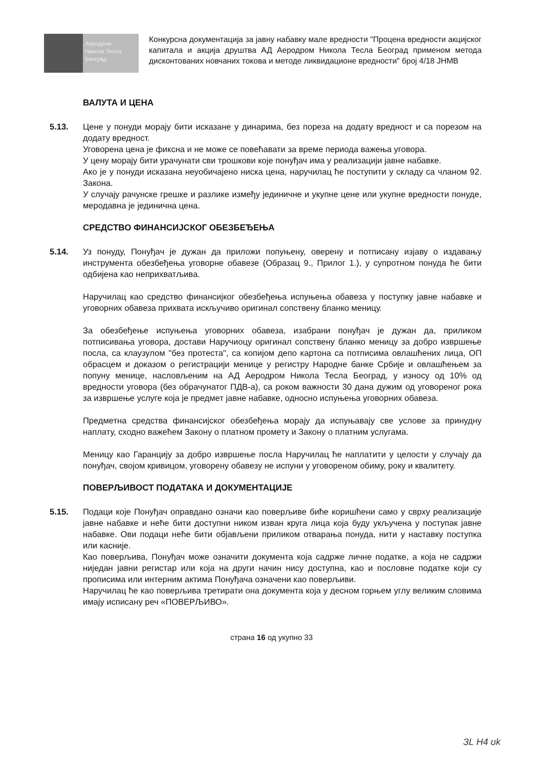Аеродром
Никола Тесла
Београд
Конкурсна документација за јавну набавку мале вредности "Процена вредности акцијског капитала и акција друштва АД Аеродром Никола Тесла Београд применом метода дисконтованих новчаних токова и методе ликвидационе вредности" број 4/18 ЈНМВ
ВАЛУТА И ЦЕНА
5.13. Цене у понуди морају бити исказане у динарима, без пореза на додату вредност и са порезом на додату вредност.
Уговорена цена је фиксна и не може се повећавати за време периода важења уговора.
У цену морају бити урачунати сви трошкови које понуђач има у реализацији јавне набавке.
Ако је у понуди исказана неуобичајено ниска цена, наручилац ће поступити у складу са чланом 92. Закона.
У случају рачунске грешке и разлике између јединичне и укупне цене или укупне вредности понуде, меродавна је јединична цена.
СРЕДСТВО ФИНАНСИЈСКОГ ОБЕЗБЕЂЕЊА
5.14. Уз понуду, Понуђач је дужан да приложи попуњену, оверену и потписану изјаву о издавању инструмента обезбеђења уговорне обавезе (Образац 9., Прилог 1.), у супротном понуда ће бити одбијена као неприхватљива.
Наручилац као средство финансијког обезбеђења испуњења обавеза у поступку јавне набавке и уговорних обавеза прихвата искључиво оригинал сопствену бланко меницу.
За обезбеђење испуњења уговорних обавеза, изабрани понуђач је дужан да, приликом потписивања уговора, достави Наручиоцу оригинал сопствену бланко меницу за добро извршење посла, са клаузулом "без протеста", са копијом депо картона са потписима овлашћених лица, ОП обрасцем и доказом о регистрацији менице у регистру Народне банке Србије и овлашћењем за попуну менице, насловљеним на АД Аеродром Никола Тесла Београд, у износу од 10% од вредности уговора (без обрачунатог ПДВ-а), са роком важности 30 дана дужим од уговореног рока за извршење услуге која је предмет јавне набавке, односно испуњења уговорних обавеза.
Предметна средства финансијског обезбеђења морају да испуњавају све услове за принудну наплату, сходно важећем Закону о платном промету и Закону о платним услугама.
Меницу као Гаранцију за добро извршење посла Наручилац ће наплатити у целости у случају да понуђач, својом кривицом, уговорену обавезу не испуни у уговореном обиму, року и квалитету.
ПОВЕРЉИВОСТ ПОДАТАКА И ДОКУМЕНТАЦИЈЕ
5.15. Подаци које Понуђач оправдано означи као поверљиве биће коришћени само у сврху реализације јавне набавке и неће бити доступни ником изван круга лица која буду укључена у поступак јавне набавке. Ови подаци неће бити објављени приликом отварања понуда, нити у наставку поступка или касније.
Као поверљива, Понуђач може означити документа која садрже личне податке, а која не садржи ниједан јавни регистар или која на други начин нису доступна, као и пословне податке који су прописима или интерним актима Понуђача означени као поверљиви.
Наручилац ће као поверљива третирати она документа која у десном горњем углу великим словима имају исписану реч «ПОВЕРЉИВО».
страна 16 од укупно 33
ЗL H4 ʊk